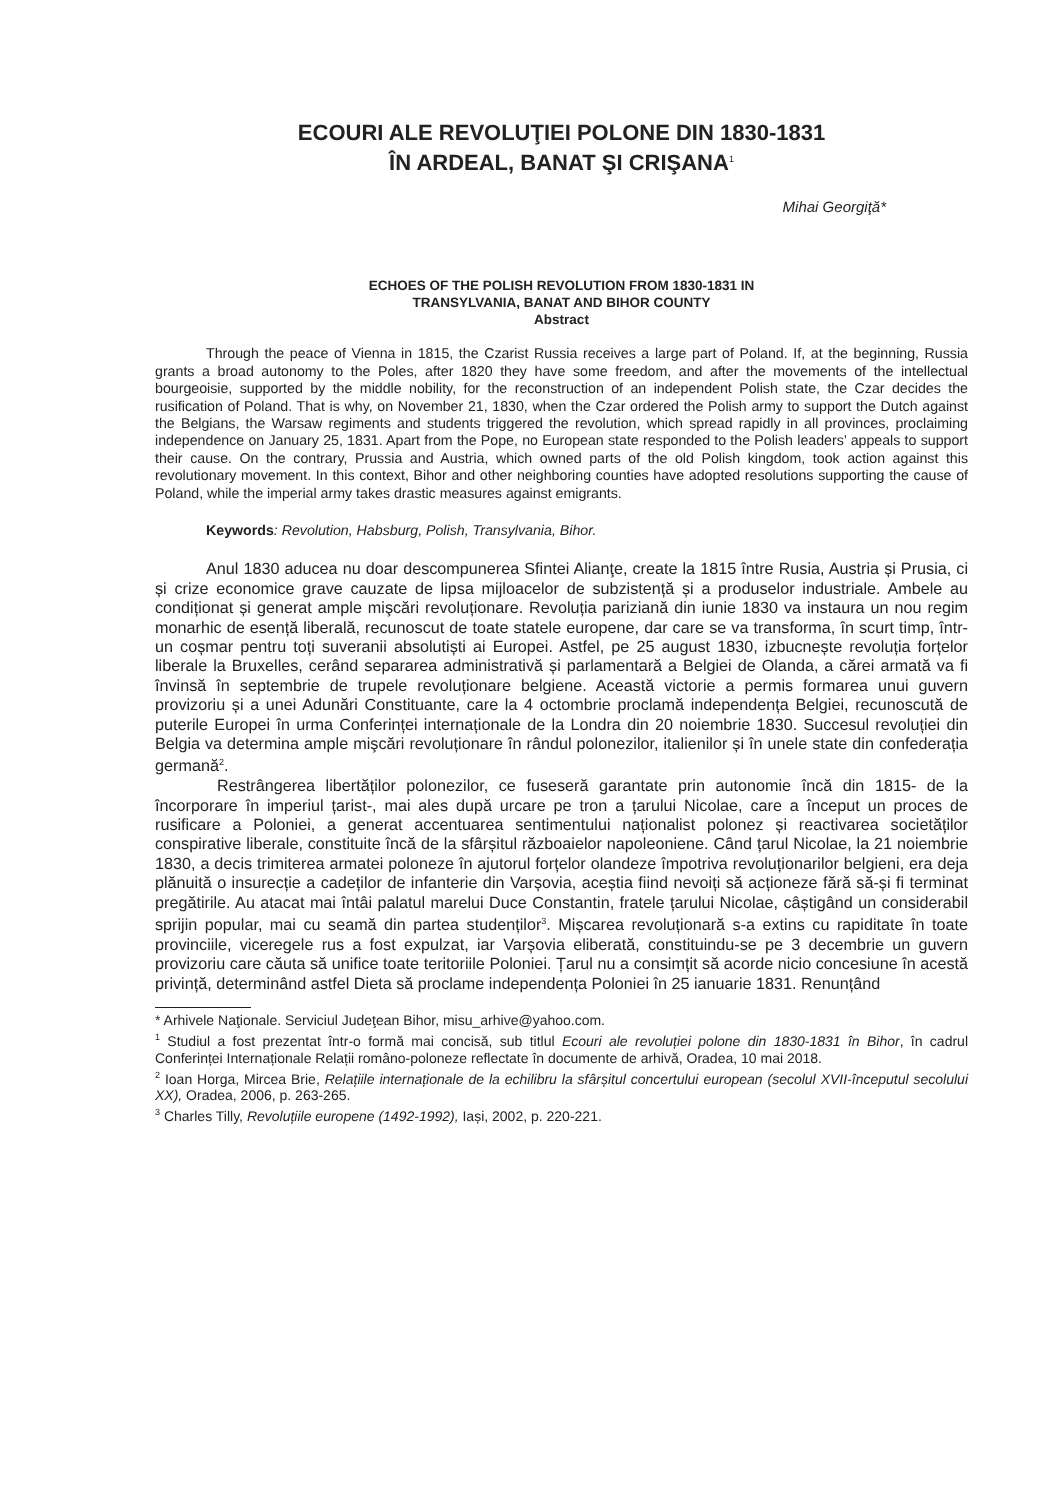ECOURI ALE REVOLUŢIEI POLONE DIN 1830-1831
ÎN ARDEAL, BANAT ŞI CRIŞANA<sup>1</sup>
Mihai Georgiţă*
ECHOES OF THE POLISH REVOLUTION FROM 1830-1831 IN
TRANSYLVANIA, BANAT AND BIHOR COUNTY
Abstract
Through the peace of Vienna in 1815, the Czarist Russia receives a large part of Poland. If, at the beginning, Russia grants a broad autonomy to the Poles, after 1820 they have some freedom, and after the movements of the intellectual bourgeoisie, supported by the middle nobility, for the reconstruction of an independent Polish state, the Czar decides the rusification of Poland. That is why, on November 21, 1830, when the Czar ordered the Polish army to support the Dutch against the Belgians, the Warsaw regiments and students triggered the revolution, which spread rapidly in all provinces, proclaiming independence on January 25, 1831. Apart from the Pope, no European state responded to the Polish leaders’ appeals to support their cause. On the contrary, Prussia and Austria, which owned parts of the old Polish kingdom, took action against this revolutionary movement. In this context, Bihor and other neighboring counties have adopted resolutions supporting the cause of Poland, while the imperial army takes drastic measures against emigrants.
Keywords: Revolution, Habsburg, Polish, Transylvania, Bihor.
Anul 1830 aducea nu doar descompunerea Sfintei Alianţe, create la 1815 între Rusia, Austria și Prusia, ci și crize economice grave cauzate de lipsa mijloacelor de subzistență și a produselor industriale. Ambele au condiționat și generat ample mişcări revoluționare. Revoluția pariziană din iunie 1830 va instaura un nou regim monarhic de esență liberală, recunoscut de toate statele europene, dar care se va transforma, în scurt timp, într-un coșmar pentru toți suveranii absolutiști ai Europei. Astfel, pe 25 august 1830, izbucnește revoluția forțelor liberale la Bruxelles, cerând separarea administrativă și parlamentară a Belgiei de Olanda, a cărei armată va fi învinsă în septembrie de trupele revoluționare belgiene. Această victorie a permis formarea unui guvern provizoriu și a unei Adunări Constituante, care la 4 octombrie proclamă independența Belgiei, recunoscută de puterile Europei în urma Conferinței internaționale de la Londra din 20 noiembrie 1830. Succesul revoluției din Belgia va determina ample mişcări revoluționare în rândul polonezilor, italienilor și în unele state din confederația germană<sup>2</sup>.
Restrângerea libertăților polonezilor, ce fuseseră garantate prin autonomie încă din 1815- de la încorporare în imperiul țarist-, mai ales după urcare pe tron a țarului Nicolae, care a început un proces de rusificare a Poloniei, a generat accentuarea sentimentului naționalist polonez și reactivarea societăților conspirative liberale, constituite încă de la sfârșitul războaielor napoleoniene. Când țarul Nicolae, la 21 noiembrie 1830, a decis trimiterea armatei poloneze în ajutorul forțelor olandeze împotriva revoluționarilor belgieni, era deja plănuită o insurecție a cadeților de infanterie din Varșovia, aceștia fiind nevoiți să acționeze fără să-și fi terminat pregătirile. Au atacat mai întâi palatul marelui Duce Constantin, fratele țarului Nicolae, câștigând un considerabil sprijin popular, mai cu seamă din partea studenților<sup>3</sup>. Mișcarea revoluționară s-a extins cu rapiditate în toate provinciile, viceregele rus a fost expulzat, iar Varșovia eliberată, constituindu-se pe 3 decembrie un guvern provizoriu care căuta să unifice toate teritoriile Poloniei. Țarul nu a consimțit să acorde nicio concesiune în acestă privință, determinând astfel Dieta să proclame independența Poloniei în 25 ianuarie 1831. Renunțând
* Arhivele Naţionale. Serviciul Judeţean Bihor, misu_arhive@yahoo.com.
<sup>1</sup> Studiul a fost prezentat într-o formă mai concisă, sub titlul Ecouri ale revoluției polone din 1830-1831 în Bihor, în cadrul Conferinței Internaționale Relații româno-poloneze reflectate în documente de arhivă, Oradea, 10 mai 2018.
<sup>2</sup> Ioan Horga, Mircea Brie, Relațiile internaționale de la echilibru la sfârșitul concertului european (secolul XVII-începutul secolului XX), Oradea, 2006, p. 263-265.
<sup>3</sup> Charles Tilly, Revoluțiile europene (1492-1992), Iași, 2002, p. 220-221.